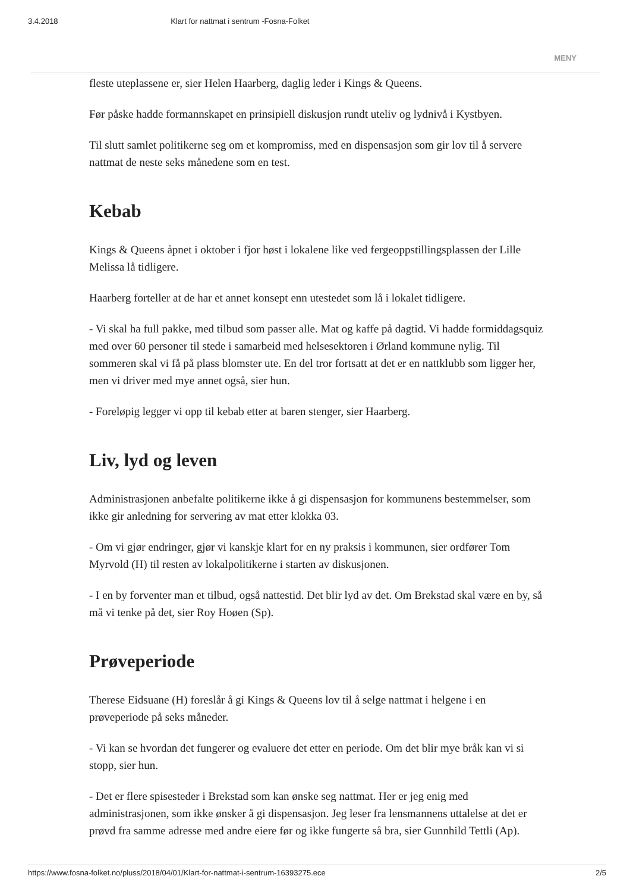3.4.2018 Klart for nattmat i sentrum -Fosna-Folket
MENY
fleste uteplassene er, sier Helen Haarberg, daglig leder i Kings & Queens.
Før påske hadde formannskapet en prinsipiell diskusjon rundt uteliv og lydnivå i Kystbyen.
Til slutt samlet politikerne seg om et kompromiss, med en dispensasjon som gir lov til å servere nattmat de neste seks månedene som en test.
Kebab
Kings & Queens åpnet i oktober i fjor høst i lokalene like ved fergeoppstillingsplassen der Lille Melissa lå tidligere.
Haarberg forteller at de har et annet konsept enn utestedet som lå i lokalet tidligere.
- Vi skal ha full pakke, med tilbud som passer alle. Mat og kaffe på dagtid. Vi hadde formiddagsquiz med over 60 personer til stede i samarbeid med helsesektoren i Ørland kommune nylig. Til sommeren skal vi få på plass blomster ute. En del tror fortsatt at det er en nattklubb som ligger her, men vi driver med mye annet også, sier hun.
- Foreløpig legger vi opp til kebab etter at baren stenger, sier Haarberg.
Liv, lyd og leven
Administrasjonen anbefalte politikerne ikke å gi dispensasjon for kommunens bestemmelser, som ikke gir anledning for servering av mat etter klokka 03.
- Om vi gjør endringer, gjør vi kanskje klart for en ny praksis i kommunen, sier ordfører Tom Myrvold (H) til resten av lokalpolitikerne i starten av diskusjonen.
- I en by forventer man et tilbud, også nattestid. Det blir lyd av det. Om Brekstad skal være en by, så må vi tenke på det, sier Roy Hoøen (Sp).
Prøveperiode
Therese Eidsuane (H) foreslår å gi Kings & Queens lov til å selge nattmat i helgene i en prøveperiode på seks måneder.
- Vi kan se hvordan det fungerer og evaluere det etter en periode. Om det blir mye bråk kan vi si stopp, sier hun.
- Det er flere spisesteder i Brekstad som kan ønske seg nattmat. Her er jeg enig med administrasjonen, som ikke ønsker å gi dispensasjon. Jeg leser fra lensmannens uttalelse at det er prøvd fra samme adresse med andre eiere før og ikke fungerte så bra, sier Gunnhild Tettli (Ap).
https://www.fosna-folket.no/pluss/2018/04/01/Klart-for-nattmat-i-sentrum-16393275.ece 2/5